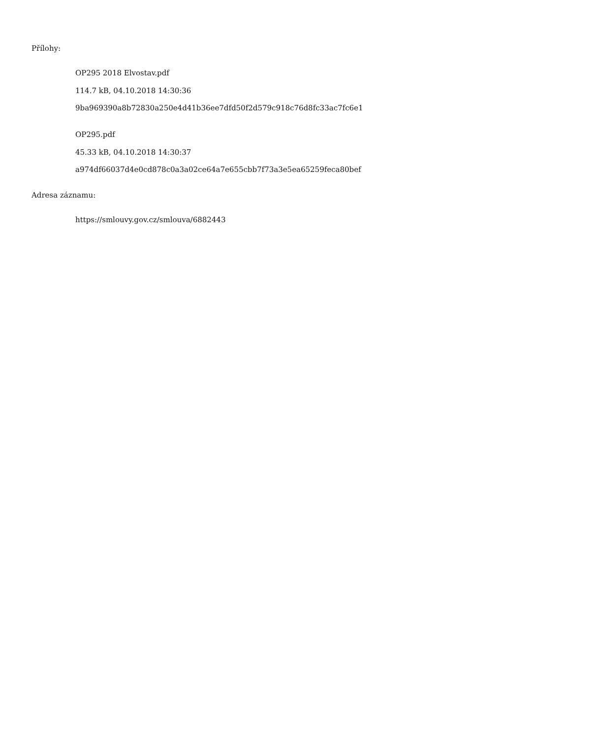Přílohy:
OP295 2018 Elvostav.pdf
114.7 kB, 04.10.2018 14:30:36
9ba969390a8b72830a250e4d41b36ee7dfd50f2d579c918c76d8fc33ac7fc6e1
OP295.pdf
45.33 kB, 04.10.2018 14:30:37
a974df66037d4e0cd878c0a3a02ce64a7e655cbb7f73a3e5ea65259feca80bef
Adresa záznamu:
https://smlouvy.gov.cz/smlouva/6882443